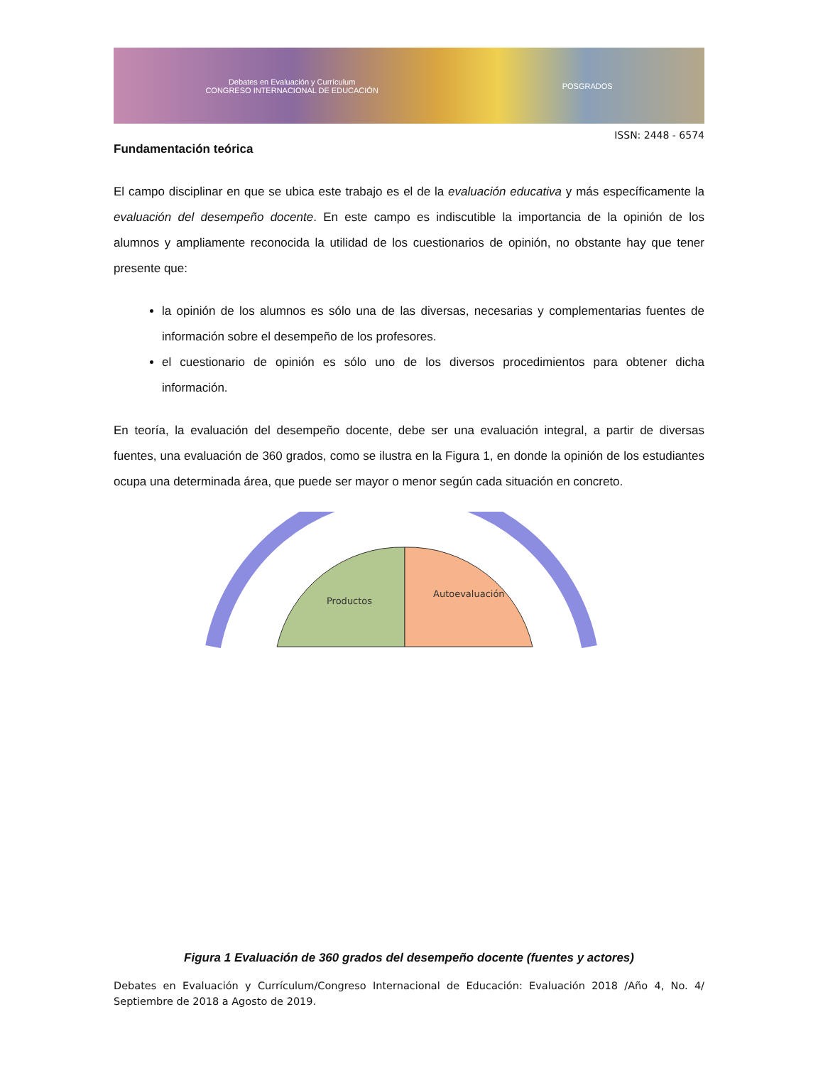Debates en Evaluación y Currículum
CONGRESO INTERNACIONAL DE EDUCACIÓN POSGRADOS
ISSN: 2448 - 6574
Fundamentación teórica
El campo disciplinar en que se ubica este trabajo es el de la evaluación educativa y más específicamente la evaluación del desempeño docente. En este campo es indiscutible la importancia de la opinión de los alumnos y ampliamente reconocida la utilidad de los cuestionarios de opinión, no obstante hay que tener presente que:
la opinión de los alumnos es sólo una de las diversas, necesarias y complementarias fuentes de información sobre el desempeño de los profesores.
el cuestionario de opinión es sólo uno de los diversos procedimientos para obtener dicha información.
En teoría, la evaluación del desempeño docente, debe ser una evaluación integral, a partir de diversas fuentes, una evaluación de 360 grados, como se ilustra en la Figura 1, en donde la opinión de los estudiantes ocupa una determinada área, que puede ser mayor o menor según cada situación en concreto.
Productos
Autoevaluación
Figura 1 Evaluación de 360 grados del desempeño docente (fuentes y actores)
Debates en Evaluación y Currículum/Congreso Internacional de Educación: Evaluación 2018 /Año 4, No. 4/ Septiembre de 2018 a Agosto de 2019.